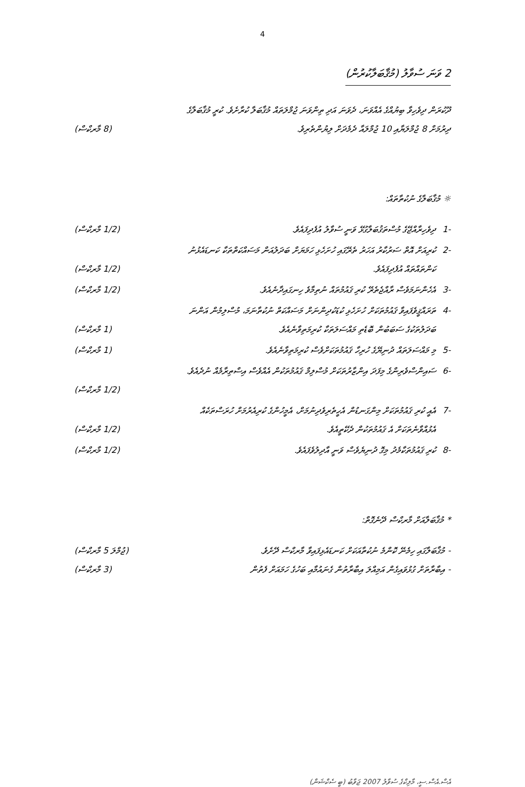4
2 ވަނަ ސުވާލު (މުޤާބަލާކުރުން)
ދޫކުރަން ދިވެހިވާ ބިޔުއްގެ އެއްވަނަ، ދެވަނަ އަދި ތިންވަނަ ޖުމްލަތައް މުޤާބަލާ ކުރާށެވެ. ކުރީ މުޤާބަލާގެ
ދިރުމަށް 8 ޖުމްލަޔާއި 10 ޖުމްލައާ ދެމެދަށް ލިޔުންތެރިވެ. (8 މާރކްސް)
☼ މުޤާބަލާގެ ނުކުތާތައް:
-1 ދިވެހިރާއްޖޭގެ މުސްތަޤުބަލާގުޅޭ ވަނީ ސުވާލު އުފެދިފައެވެ. (1/2 މާރކްސް)
-2 ކުރިއަށް އޮތް ސަރުކާރު އަހަރު ތެރޭގައި ހުށަހެޅި ހަމަޔަށް ބަދަލުއަން މަސައްކަތްތަކާ ކަނޑައެޅުނު
ކަންތައްތައް އުފެދިފައެވެ. (1/2 މާރކްސް)
-3 އެހެންނަމަވެސް ރާއްޖެތެރޭ ކުރި ޤައުމުތައް ނުތިމާވެ ހިނގައިދާނެއެވެ. (1/2 މާރކްސް)
-4 ތަރައްޤީވެފައިވާ ޤައުމުތަކަށް ހުށަހެޅި ކުޑަކުދިންނަށް މަސައްކަތް ނުކުތާނަމަ، މުސްލިމުން އަންނަ
ބަދަލުތަކުގެ ސަބަބުން ބޮޑެތި މައްސަލަތަކާ ކުރިމަތިވާނެއެވެ. (1 މާރކްސް)
-5 މި މައްސަލަތައް ދުނިޔޭގެ ހުރިހާ ޤައުމުތަކަށްވެސް ކުރިމަތިވާނެއެވެ. (1 މާރކްސް)
-6 ސައިންސްވެރިންގެ މިފަދަ އިންޒާރުތަކަށް މުސްލިމް ޤައުމުތަކުން އެއްވެސް އިސްތިރާމެއް ނުދެއެވެ.
(1/2 މާރކްސް)
-7 އެއީ ކުރި ޤައުމުތަކަށް މިންގަނޑުން އެހީތެރިވެދިނުމަށް، އެމީހުންގެ ކުރިއެރުމަށް ހުރަސްތަކެއް
އެޅުއްވާނެތަކަށް އެ ޤައުމުތަކުން ދެކޭތީއެވެ. (1/2 މާރކްސް)
-8 ކުރި ޤައުމުތަކާމެދު މިގޮ ދުނިޔެވެސް ވަނީ އާދިލުވެފައެވެ. (1/2 މާރކްސް)
* މުޤާބަލާއަށް މާރކްސް ދޭނެގޮތް:
- މުޤާބަލާގައި ހިމެނޭ ކޮންމެ ނުކުތާއަކަށް ކަނޑައެޅިފައިވާ މާރކްސް ދޭށެވެ. (ޖުމްލަ 5 މާރކްސް)
- އިބާރާތަށް ގުޅުވައިގެން އަމިއްލަ އިބާރާތުން ގެނައުމާއި ބަހުގެ ހަމައަށް ފެތުން (3 މާރކްސް)
އެސް.އެސް.ސީ، މާލިކްގެ ސުވާލު 2007 ޖަވާބު (ބީ ސެކްޝަން)